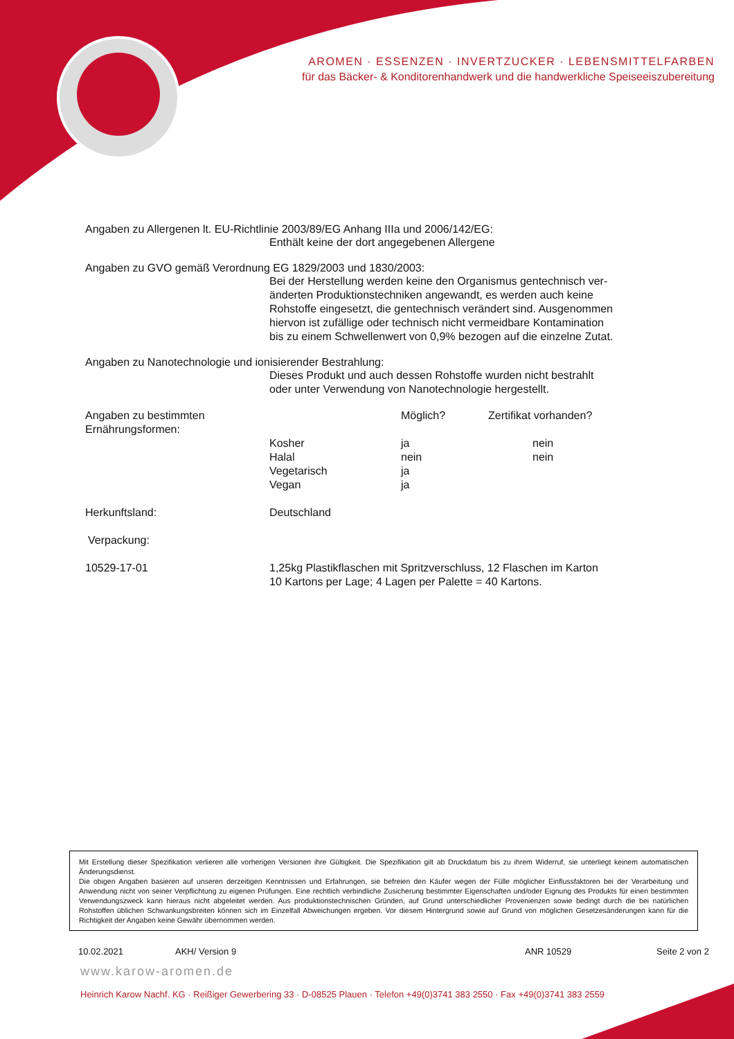AROMEN · ESSENZEN · INVERTZUCKER · LEBENSMITTELFARBEN
für das Bäcker- & Konditorenhandwerk und die handwerkliche Speiseeiszubereitung
Angaben zu Allergenen lt. EU-Richtlinie 2003/89/EG Anhang IIIa und 2006/142/EG:
Enthält keine der dort angegebenen Allergene
Angaben zu GVO gemäß Verordnung EG 1829/2003 und 1830/2003:
Bei der Herstellung werden keine den Organismus gentechnisch ver-
änderten Produktionstechniken angewandt, es werden auch keine
Rohstoffe eingesetzt, die gentechnisch verändert sind. Ausgenommen
hiervon ist zufällige oder technisch nicht vermeidbare Kontamination
bis zu einem Schwellenwert von 0,9% bezogen auf die einzelne Zutat.
Angaben zu Nanotechnologie und ionisierender Bestrahlung:
Dieses Produkt und auch dessen Rohstoffe wurden nicht bestrahlt
oder unter Verwendung von Nanotechnologie hergestellt.
| Angaben zu bestimmten Ernährungsformen: | | Möglich? | Zertifikat vorhanden? |
| --- | --- | --- | --- |
| | Kosher | ja | nein |
| | Halal | nein | nein |
| | Vegetarisch | ja | |
| | Vegan | ja | |
| Herkunftsland: | Deutschland |
| Verpackung: | |
| 10529-17-01 | 1,25kg Plastikflaschen mit Spritzverschluss, 12 Flaschen im Karton 10 Kartons per Lage; 4 Lagen per Palette = 40 Kartons. |
Mit Erstellung dieser Spezifikation verlieren alle vorherigen Versionen ihre Gültigkeit. Die Spezifikation gilt ab Druckdatum bis zu ihrem Widerruf, sie unterliegt keinem automatischen Änderungsdienst.
Die obigen Angaben basieren auf unseren derzeitigen Kenntnissen und Erfahrungen, sie befreien den Käufer wegen der Fülle möglicher Einflussfaktoren bei der Verarbeitung und Anwendung nicht von seiner Verpflichtung zu eigenen Prüfungen. Eine rechtlich verbindliche Zusicherung bestimmter Eigenschaften und/oder Eignung des Produkts für einen bestimmten Verwendungszweck kann hieraus nicht abgeleitet werden. Aus produktionstechnischen Gründen, auf Grund unterschiedlicher Provenienzen sowie bedingt durch die bei natürlichen Rohstoffen üblichen Schwankungsbreiten können sich im Einzelfall Abweichungen ergeben. Vor diesem Hintergrund sowie auf Grund von möglichen Gesetzesänderungen kann für die Richtigkeit der Angaben keine Gewähr übernommen werden.
10.02.2021 AKH/ Version 9 ANR 10529 Seite 2 von 2
www.karow-aromen.de
Heinrich Karow Nachf. KG · Reißiger Gewerbering 33 · D-08525 Plauen · Telefon +49(0)3741 383 2550 · Fax +49(0)3741 383 2559